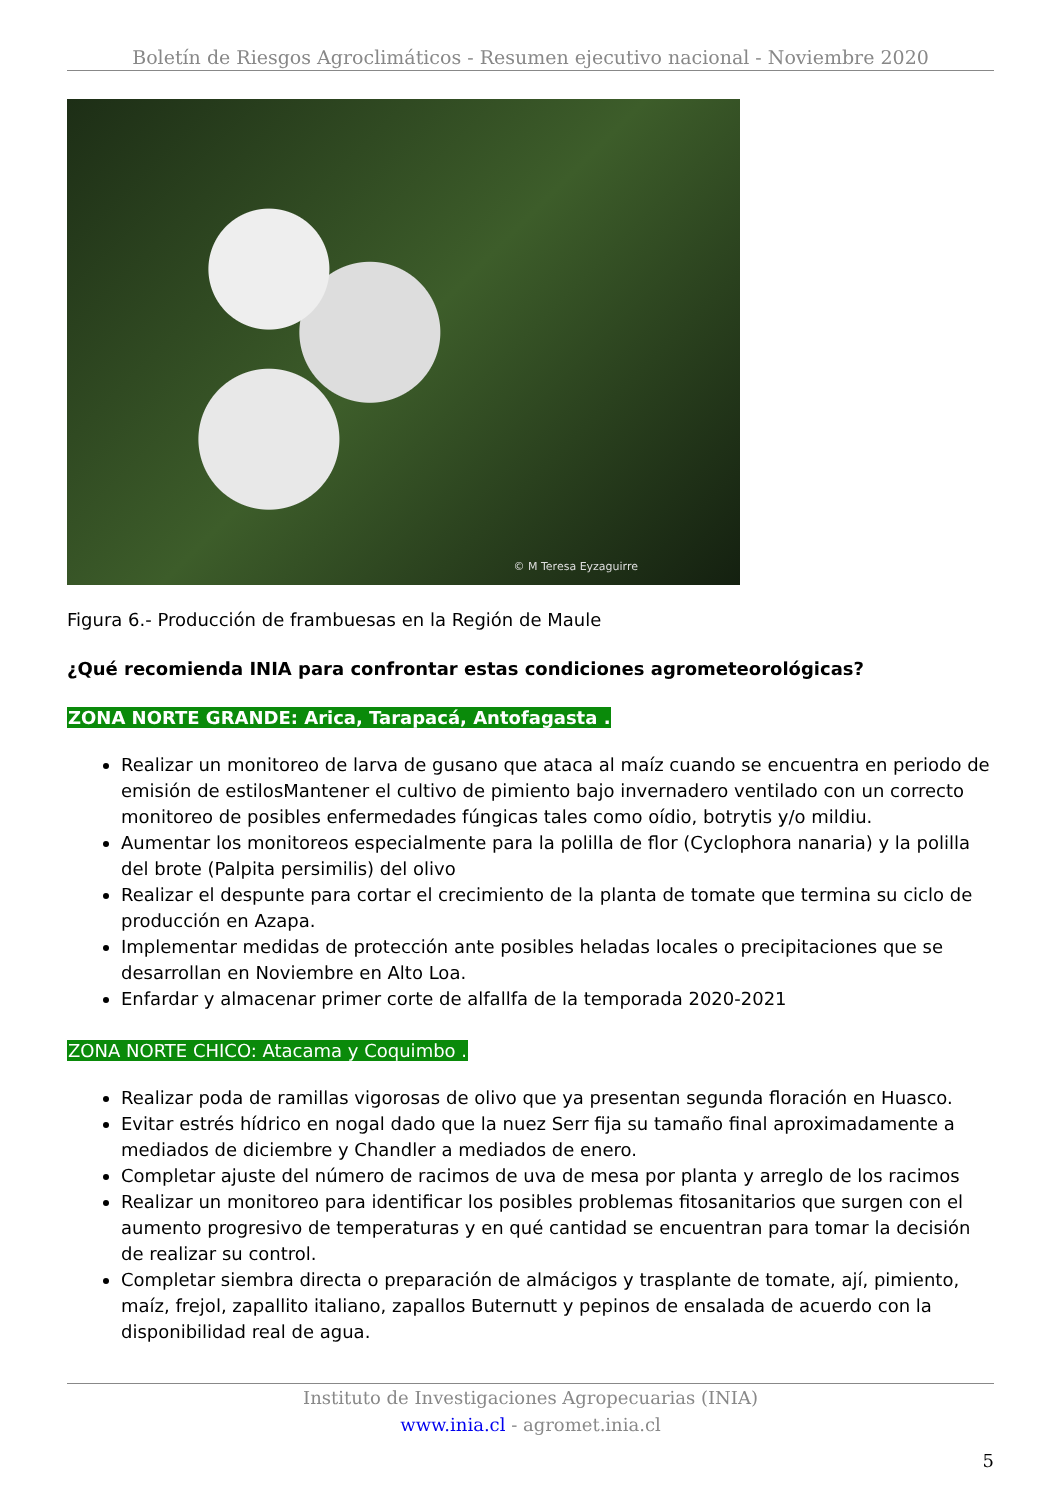Boletín de Riesgos Agroclimáticos - Resumen ejecutivo nacional - Noviembre 2020
© M Teresa Eyzaguirre
Figura 6.- Producción de frambuesas en la Región de Maule
¿Qué recomienda INIA para confrontar estas condiciones agrometeorológicas?
ZONA NORTE GRANDE: Arica, Tarapacá, Antofagasta .
Realizar un monitoreo de larva de gusano que ataca al maíz cuando se encuentra en periodo de emisión de estilosMantener el cultivo de pimiento bajo invernadero ventilado con un correcto monitoreo de posibles enfermedades fúngicas tales como oídio, botrytis y/o mildiu.
Aumentar los monitoreos especialmente para la polilla de flor (Cyclophora nanaria) y la polilla del brote (Palpita persimilis) del olivo
Realizar el despunte para cortar el crecimiento de la planta de tomate que termina su ciclo de producción en Azapa.
Implementar medidas de protección ante posibles heladas locales o precipitaciones que se desarrollan en Noviembre en Alto Loa.
Enfardar y almacenar primer corte de alfallfa de la temporada 2020-2021
ZONA NORTE CHICO: Atacama y Coquimbo .
Realizar poda de ramillas vigorosas de olivo que ya presentan segunda floración en Huasco.
Evitar estrés hídrico en nogal dado que la nuez Serr fija su tamaño final aproximadamente a mediados de diciembre y Chandler a mediados de enero.
Completar ajuste del número de racimos de uva de mesa por planta y arreglo de los racimos
Realizar un monitoreo para identificar los posibles problemas fitosanitarios que surgen con el aumento progresivo de temperaturas y en qué cantidad se encuentran para tomar la decisión de realizar su control.
Completar siembra directa o preparación de almácigos y trasplante de tomate, ají, pimiento, maíz, frejol, zapallito italiano, zapallos Buternutt y pepinos de ensalada de acuerdo con la disponibilidad real de agua.
Instituto de Investigaciones Agropecuarias (INIA)
www.inia.cl - agromet.inia.cl
5